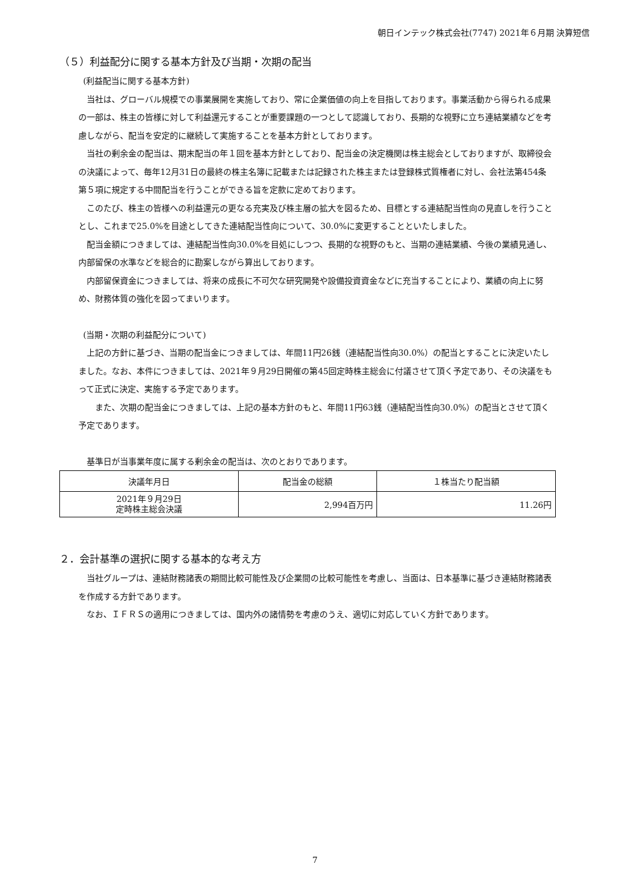朝日インテック株式会社(7747) 2021年６月期 決算短信
（５）利益配分に関する基本方針及び当期・次期の配当
(利益配当に関する基本方針)
当社は、グローバル規模での事業展開を実施しており、常に企業価値の向上を目指しております。事業活動から得られる成果の一部は、株主の皆様に対して利益還元することが重要課題の一つとして認識しており、長期的な視野に立ち連結業績などを考慮しながら、配当を安定的に継続して実施することを基本方針としております。
当社の剰余金の配当は、期末配当の年１回を基本方針としており、配当金の決定機関は株主総会としておりますが、取締役会の決議によって、毎年12月31日の最終の株主名簿に記載または記録された株主または登録株式質権者に対し、会社法第454条第５項に規定する中間配当を行うことができる旨を定款に定めております。
このたび、株主の皆様への利益還元の更なる充実及び株主層の拡大を図るため、目標とする連結配当性向の見直しを行うこととし、これまで25.0%を目途としてきた連結配当性向について、30.0%に変更することといたしました。
配当金額につきましては、連結配当性向30.0%を目処にしつつ、長期的な視野のもと、当期の連結業績、今後の業績見通し、内部留保の水準などを総合的に勘案しながら算出しております。
内部留保資金につきましては、将来の成長に不可欠な研究開発や設備投資資金などに充当することにより、業績の向上に努め、財務体質の強化を図ってまいります。
(当期・次期の利益配分について)
上記の方針に基づき、当期の配当金につきましては、年間11円26銭（連結配当性向30.0%）の配当とすることに決定いたしました。なお、本件につきましては、2021年９月29日開催の第45回定時株主総会に付議させて頂く予定であり、その決議をもって正式に決定、実施する予定であります。
　また、次期の配当金につきましては、上記の基本方針のもと、年間11円63銭（連結配当性向30.0%）の配当とさせて頂く予定であります。
基準日が当事業年度に属する剰余金の配当は、次のとおりであります。
| 決議年月日 | 配当金の総額 | １株当たり配当額 |
| --- | --- | --- |
| 2021年９月29日 定時株主総会決議 | 2,994百万円 | 11.26円 |
２．会計基準の選択に関する基本的な考え方
当社グループは、連結財務諸表の期間比較可能性及び企業間の比較可能性を考慮し、当面は、日本基準に基づき連結財務諸表を作成する方針であります。
なお、ＩＦＲＳの適用につきましては、国内外の諸情勢を考慮のうえ、適切に対応していく方針であります。
7